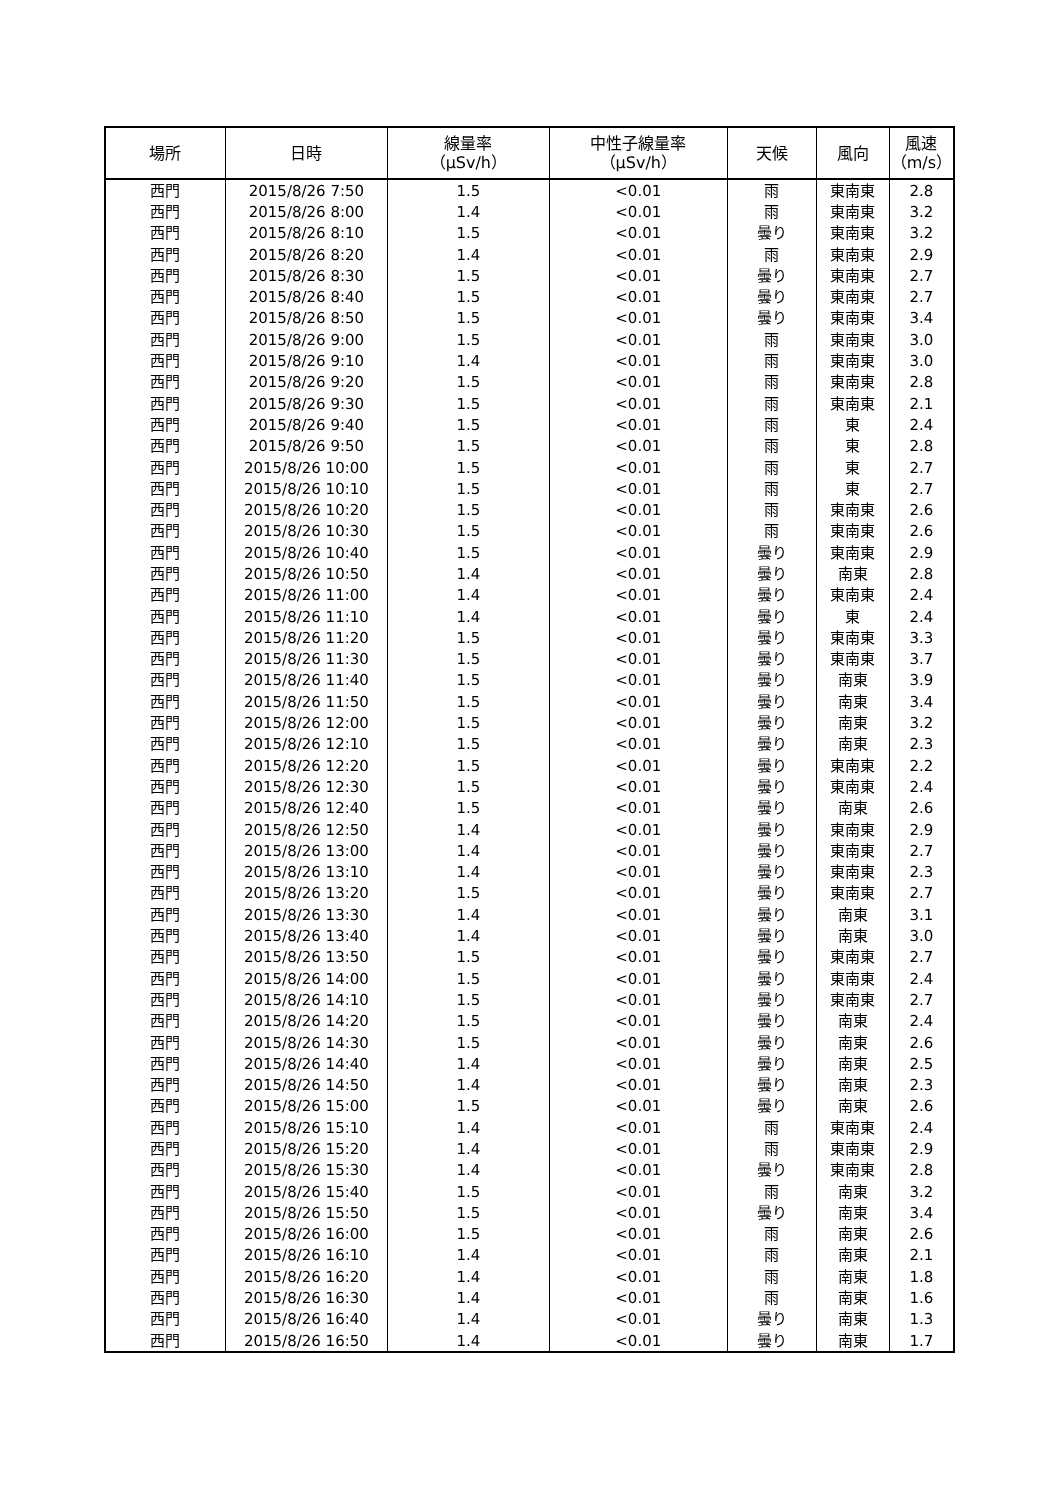| 場所 | 日時 | 線量率 （μSv/h） | 中性子線量率 （μSv/h） | 天候 | 風向 | 風速 （m/s） |
| --- | --- | --- | --- | --- | --- | --- |
| 西門 | 2015/8/26 7:50 | 1.5 | <0.01 | 雨 | 東南東 | 2.8 |
| 西門 | 2015/8/26 8:00 | 1.4 | <0.01 | 雨 | 東南東 | 3.2 |
| 西門 | 2015/8/26 8:10 | 1.5 | <0.01 | 曇り | 東南東 | 3.2 |
| 西門 | 2015/8/26 8:20 | 1.4 | <0.01 | 雨 | 東南東 | 2.9 |
| 西門 | 2015/8/26 8:30 | 1.5 | <0.01 | 曇り | 東南東 | 2.7 |
| 西門 | 2015/8/26 8:40 | 1.5 | <0.01 | 曇り | 東南東 | 2.7 |
| 西門 | 2015/8/26 8:50 | 1.5 | <0.01 | 曇り | 東南東 | 3.4 |
| 西門 | 2015/8/26 9:00 | 1.5 | <0.01 | 雨 | 東南東 | 3.0 |
| 西門 | 2015/8/26 9:10 | 1.4 | <0.01 | 雨 | 東南東 | 3.0 |
| 西門 | 2015/8/26 9:20 | 1.5 | <0.01 | 雨 | 東南東 | 2.8 |
| 西門 | 2015/8/26 9:30 | 1.5 | <0.01 | 雨 | 東南東 | 2.1 |
| 西門 | 2015/8/26 9:40 | 1.5 | <0.01 | 雨 | 東 | 2.4 |
| 西門 | 2015/8/26 9:50 | 1.5 | <0.01 | 雨 | 東 | 2.8 |
| 西門 | 2015/8/26 10:00 | 1.5 | <0.01 | 雨 | 東 | 2.7 |
| 西門 | 2015/8/26 10:10 | 1.5 | <0.01 | 雨 | 東 | 2.7 |
| 西門 | 2015/8/26 10:20 | 1.5 | <0.01 | 雨 | 東南東 | 2.6 |
| 西門 | 2015/8/26 10:30 | 1.5 | <0.01 | 雨 | 東南東 | 2.6 |
| 西門 | 2015/8/26 10:40 | 1.5 | <0.01 | 曇り | 東南東 | 2.9 |
| 西門 | 2015/8/26 10:50 | 1.4 | <0.01 | 曇り | 南東 | 2.8 |
| 西門 | 2015/8/26 11:00 | 1.4 | <0.01 | 曇り | 東南東 | 2.4 |
| 西門 | 2015/8/26 11:10 | 1.4 | <0.01 | 曇り | 東 | 2.4 |
| 西門 | 2015/8/26 11:20 | 1.5 | <0.01 | 曇り | 東南東 | 3.3 |
| 西門 | 2015/8/26 11:30 | 1.5 | <0.01 | 曇り | 東南東 | 3.7 |
| 西門 | 2015/8/26 11:40 | 1.5 | <0.01 | 曇り | 南東 | 3.9 |
| 西門 | 2015/8/26 11:50 | 1.5 | <0.01 | 曇り | 南東 | 3.4 |
| 西門 | 2015/8/26 12:00 | 1.5 | <0.01 | 曇り | 南東 | 3.2 |
| 西門 | 2015/8/26 12:10 | 1.5 | <0.01 | 曇り | 南東 | 2.3 |
| 西門 | 2015/8/26 12:20 | 1.5 | <0.01 | 曇り | 東南東 | 2.2 |
| 西門 | 2015/8/26 12:30 | 1.5 | <0.01 | 曇り | 東南東 | 2.4 |
| 西門 | 2015/8/26 12:40 | 1.5 | <0.01 | 曇り | 南東 | 2.6 |
| 西門 | 2015/8/26 12:50 | 1.4 | <0.01 | 曇り | 東南東 | 2.9 |
| 西門 | 2015/8/26 13:00 | 1.4 | <0.01 | 曇り | 東南東 | 2.7 |
| 西門 | 2015/8/26 13:10 | 1.4 | <0.01 | 曇り | 東南東 | 2.3 |
| 西門 | 2015/8/26 13:20 | 1.5 | <0.01 | 曇り | 東南東 | 2.7 |
| 西門 | 2015/8/26 13:30 | 1.4 | <0.01 | 曇り | 南東 | 3.1 |
| 西門 | 2015/8/26 13:40 | 1.4 | <0.01 | 曇り | 南東 | 3.0 |
| 西門 | 2015/8/26 13:50 | 1.5 | <0.01 | 曇り | 東南東 | 2.7 |
| 西門 | 2015/8/26 14:00 | 1.5 | <0.01 | 曇り | 東南東 | 2.4 |
| 西門 | 2015/8/26 14:10 | 1.5 | <0.01 | 曇り | 東南東 | 2.7 |
| 西門 | 2015/8/26 14:20 | 1.5 | <0.01 | 曇り | 南東 | 2.4 |
| 西門 | 2015/8/26 14:30 | 1.5 | <0.01 | 曇り | 南東 | 2.6 |
| 西門 | 2015/8/26 14:40 | 1.4 | <0.01 | 曇り | 南東 | 2.5 |
| 西門 | 2015/8/26 14:50 | 1.4 | <0.01 | 曇り | 南東 | 2.3 |
| 西門 | 2015/8/26 15:00 | 1.5 | <0.01 | 曇り | 南東 | 2.6 |
| 西門 | 2015/8/26 15:10 | 1.4 | <0.01 | 雨 | 東南東 | 2.4 |
| 西門 | 2015/8/26 15:20 | 1.4 | <0.01 | 雨 | 東南東 | 2.9 |
| 西門 | 2015/8/26 15:30 | 1.4 | <0.01 | 曇り | 東南東 | 2.8 |
| 西門 | 2015/8/26 15:40 | 1.5 | <0.01 | 雨 | 南東 | 3.2 |
| 西門 | 2015/8/26 15:50 | 1.5 | <0.01 | 曇り | 南東 | 3.4 |
| 西門 | 2015/8/26 16:00 | 1.5 | <0.01 | 雨 | 南東 | 2.6 |
| 西門 | 2015/8/26 16:10 | 1.4 | <0.01 | 雨 | 南東 | 2.1 |
| 西門 | 2015/8/26 16:20 | 1.4 | <0.01 | 雨 | 南東 | 1.8 |
| 西門 | 2015/8/26 16:30 | 1.4 | <0.01 | 雨 | 南東 | 1.6 |
| 西門 | 2015/8/26 16:40 | 1.4 | <0.01 | 曇り | 南東 | 1.3 |
| 西門 | 2015/8/26 16:50 | 1.4 | <0.01 | 曇り | 南東 | 1.7 |